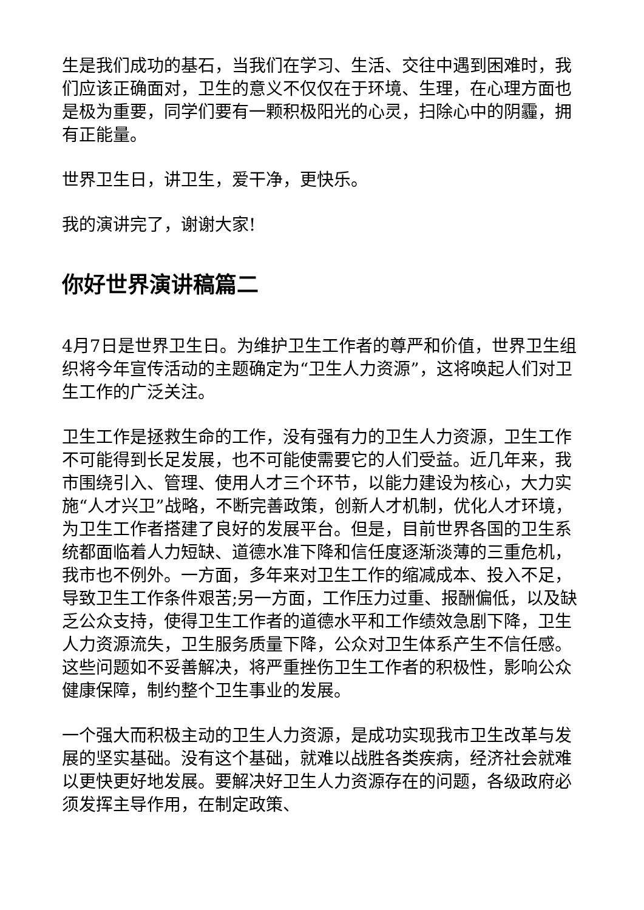生是我们成功的基石，当我们在学习、生活、交往中遇到困难时，我们应该正确面对，卫生的意义不仅仅在于环境、生理，在心理方面也是极为重要，同学们要有一颗积极阳光的心灵，扫除心中的阴霾，拥有正能量。
世界卫生日，讲卫生，爱干净，更快乐。
我的演讲完了，谢谢大家!
你好世界演讲稿篇二
4月7日是世界卫生日。为维护卫生工作者的尊严和价值，世界卫生组织将今年宣传活动的主题确定为“卫生人力资源”，这将唤起人们对卫生工作的广泛关注。
卫生工作是拯救生命的工作，没有强有力的卫生人力资源，卫生工作不可能得到长足发展，也不可能使需要它的人们受益。近几年来，我市围绕引入、管理、使用人才三个环节，以能力建设为核心，大力实施“人才兴卫”战略，不断完善政策，创新人才机制，优化人才环境，为卫生工作者搭建了良好的发展平台。但是，目前世界各国的卫生系统都面临着人力短缺、道德水准下降和信任度逐渐淡薄的三重危机，我市也不例外。一方面，多年来对卫生工作的缩减成本、投入不足，导致卫生工作条件艰苦;另一方面，工作压力过重、报酬偏低，以及缺乏公众支持，使得卫生工作者的道德水平和工作绩效急剧下降，卫生人力资源流失，卫生服务质量下降，公众对卫生体系产生不信任感。这些问题如不妥善解决，将严重挫伤卫生工作者的积极性，影响公众健康保障，制约整个卫生事业的发展。
一个强大而积极主动的卫生人力资源，是成功实现我市卫生改革与发展的坚实基础。没有这个基础，就难以战胜各类疾病，经济社会就难以更快更好地发展。要解决好卫生人力资源存在的问题，各级政府必须发挥主导作用，在制定政策、